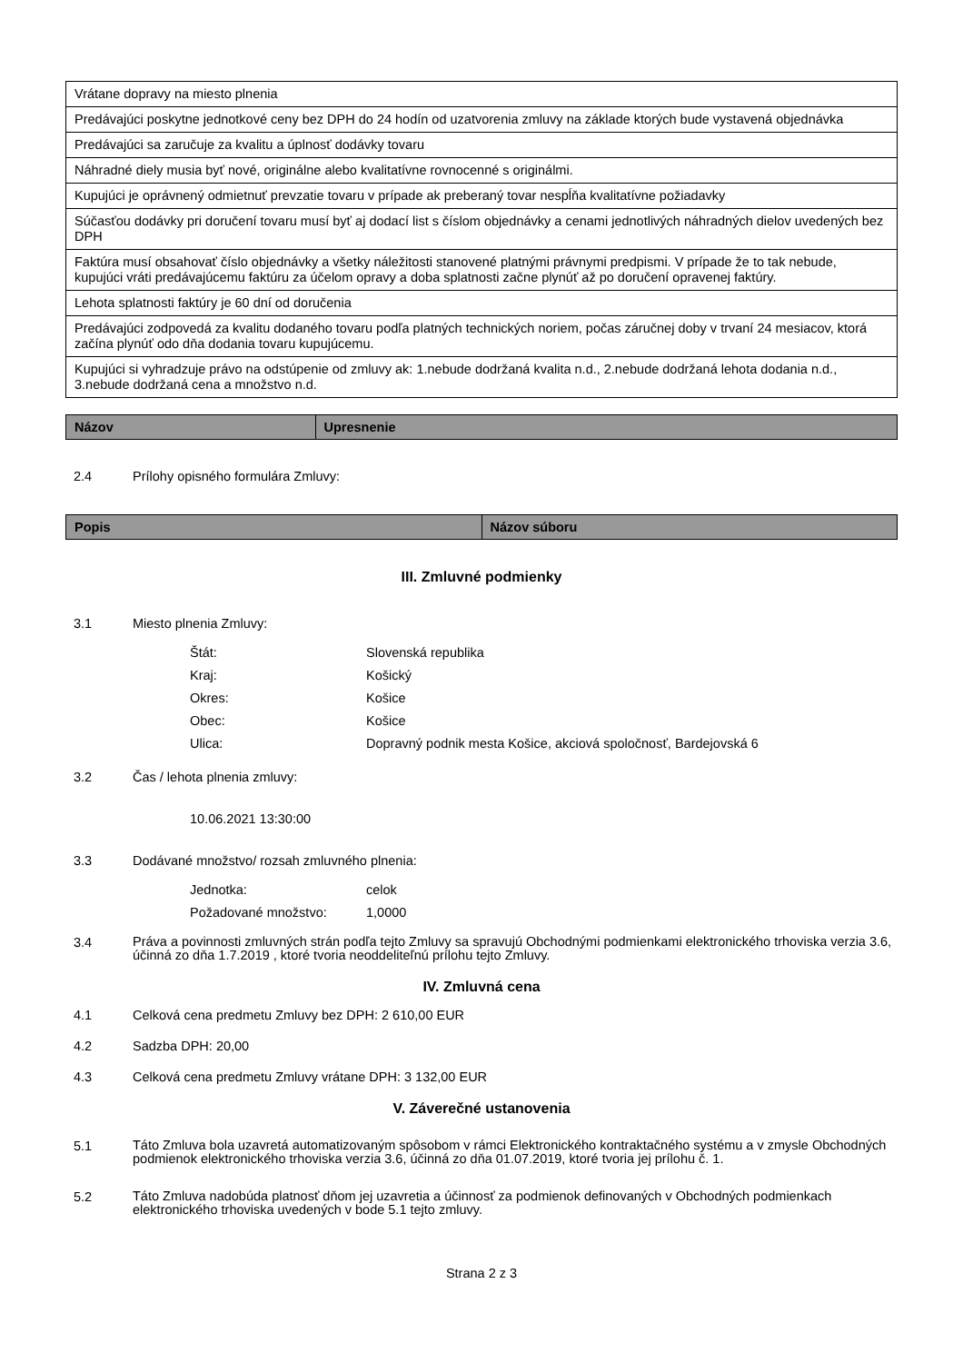| Vrátane dopravy na miesto plnenia |
| Predávajúci poskytne jednotkové ceny bez DPH do 24 hodín od uzatvorenia zmluvy na základe ktorých bude vystavená objednávka |
| Predávajúci sa zaručuje za kvalitu a úplnosť dodávky tovaru |
| Náhradné diely musia byť nové, originálne alebo kvalitatívne rovnocenné s originálmi. |
| Kupujúci je oprávnený odmietnuť prevzatie tovaru v prípade ak preberaný tovar nespĺňa kvalitatívne požiadavky |
| Súčasťou dodávky pri doručení tovaru musí byť aj dodací list s číslom objednávky a cenami jednotlivých náhradných dielov uvedených bez DPH |
| Faktúra musí obsahovať číslo objednávky a všetky náležitosti stanovené platnými právnymi predpismi. V prípade že to tak nebude, kupujúci vráti predávajúcemu faktúru za účelom opravy a doba splatnosti začne plynúť až po doručení opravenej faktúry. |
| Lehota splatnosti faktúry je 60 dní od doručenia |
| Predávajúci zodpovedá za kvalitu dodaného tovaru podľa platných technických noriem, počas záručnej doby v trvaní 24 mesiacov, ktorá začína plynúť odo dňa dodania tovaru kupujúcemu. |
| Kupujúci si vyhradzuje právo na odstúpenie od zmluvy ak: 1.nebude dodržaná kvalita n.d., 2.nebude dodržaná lehota dodania n.d., 3.nebude dodržaná cena a množstvo n.d. |
| Názov | Upresnenie |
| --- | --- |
2.4 Prílohy opisného formulára Zmluvy:
| Popis | Názov súboru |
| --- | --- |
III. Zmluvné podmienky
3.1 Miesto plnenia Zmluvy:
Štát: Slovenská republika
Kraj: Košický
Okres: Košice
Obec: Košice
Ulica: Dopravný podnik mesta Košice, akciová spoločnosť, Bardejovská 6
3.2 Čas / lehota plnenia zmluvy:
10.06.2021 13:30:00
3.3 Dodávané množstvo/ rozsah zmluvného plnenia:
Jednotka: celok
Požadované množstvo: 1,0000
3.4 Práva a povinnosti zmluvných strán podľa tejto Zmluvy sa spravujú Obchodnými podmienkami elektronického trhoviska verzia 3.6, účinná zo dňa 1.7.2019 , ktoré tvoria neoddeliteľnú prílohu tejto Zmluvy.
IV. Zmluvná cena
4.1 Celková cena predmetu Zmluvy bez DPH: 2 610,00 EUR
4.2 Sadzba DPH: 20,00
4.3 Celková cena predmetu Zmluvy vrátane DPH: 3 132,00 EUR
V. Záverečné ustanovenia
5.1 Táto Zmluva bola uzavretá automatizovaným spôsobom v rámci Elektronického kontraktačného systému a v zmysle Obchodných podmienok elektronického trhoviska verzia 3.6, účinná zo dňa 01.07.2019, ktoré tvoria jej prílohu č. 1.
5.2 Táto Zmluva nadobúda platnosť dňom jej uzavretia a účinnosť za podmienok definovaných v Obchodných podmienkach elektronického trhoviska uvedených v bode 5.1 tejto zmluvy.
Strana 2 z 3